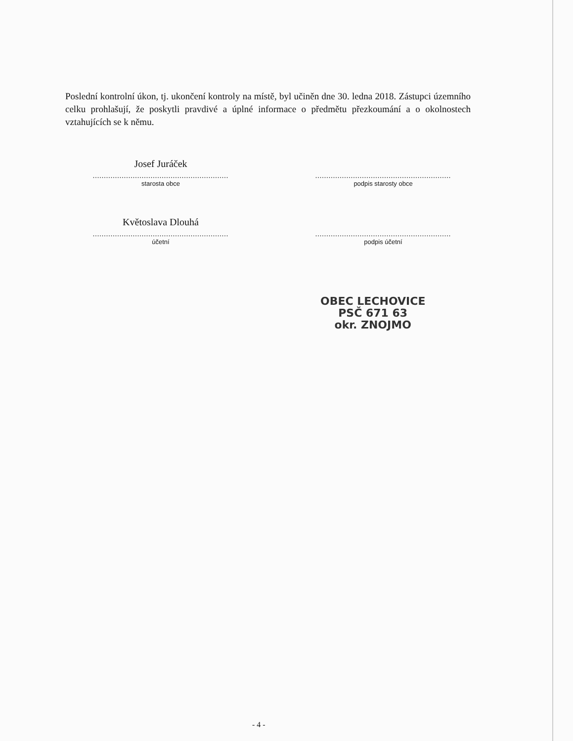Poslední kontrolní úkon, tj. ukončení kontroly na místě, byl učiněn dne 30. ledna 2018. Zástupci územního celku prohlašují, že poskytli pravdivé a úplné informace o předmětu přezkoumání a o okolnostech vztahujících se k němu.
Josef Juráček
.............................................................
starosta obce
.............................................................
podpis starosty obce
Květoslava Dlouhá
.............................................................
účetní
.............................................................
podpis účetní
OBEC LECHOVICE
PSČ 671 63
okr. ZNOJMO
- 4 -